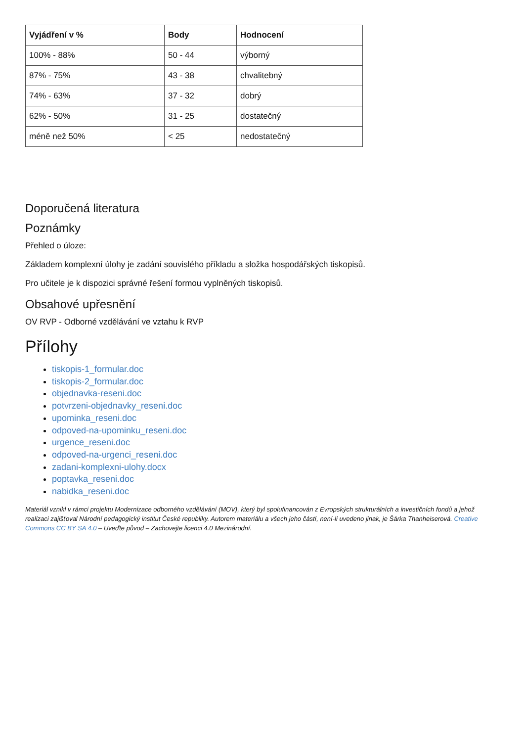| Vyjádření v % | Body | Hodnocení |
| --- | --- | --- |
| 100% - 88% | 50 - 44 | výborný |
| 87% - 75% | 43 - 38 | chvalitebný |
| 74% - 63% | 37 - 32 | dobrý |
| 62% - 50% | 31 - 25 | dostatečný |
| méně než 50% | < 25 | nedostatečný |
Doporučená literatura
Poznámky
Přehled o úloze:
Základem komplexní úlohy je zadání souvislého příkladu a složka hospodářských tiskopisů.
Pro učitele je k dispozici správné řešení formou vyplněných tiskopisů.
Obsahové upřesnění
OV RVP - Odborné vzdělávání ve vztahu k RVP
Přílohy
tiskopis-1_formular.doc
tiskopis-2_formular.doc
objednavka-reseni.doc
potvrzeni-objednavky_reseni.doc
upominka_reseni.doc
odpoved-na-upominku_reseni.doc
urgence_reseni.doc
odpoved-na-urgenci_reseni.doc
zadani-komplexni-ulohy.docx
poptavka_reseni.doc
nabidka_reseni.doc
Materiál vznikl v rámci projektu Modernizace odborného vzdělávání (MOV), který byl spolufinancován z Evropských strukturálních a investičních fondů a jehož realizaci zajišťoval Národní pedagogický institut České republiky. Autorem materiálu a všech jeho částí, není-li uvedeno jinak, je Šárka Thanheiserová. Creative Commons CC BY SA 4.0 – Uveďte původ – Zachovejte licenci 4.0 Mezinárodní.